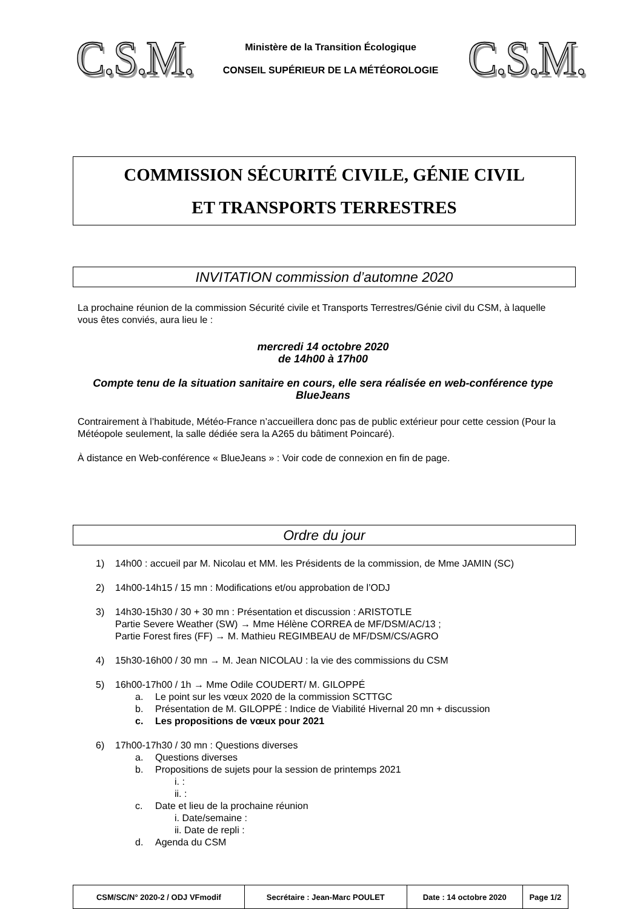C.S.M.
Ministère de la Transition Écologique
CONSEIL SUPÉRIEUR DE LA MÉTÉOROLOGIE
C.S.M.
COMMISSION SÉCURITÉ CIVILE, GÉNIE CIVIL
ET TRANSPORTS TERRESTRES
INVITATION commission d’automne 2020
La prochaine réunion de la commission Sécurité civile et Transports Terrestres/Génie civil du CSM, à laquelle vous êtes conviés, aura lieu le :
mercredi 14 octobre 2020
de 14h00 à 17h00
Compte tenu de la situation sanitaire en cours, elle sera réalisée en web-conférence type BlueJeans
Contrairement à l’habitude, Météo-France n’accueillera donc pas de public extérieur pour cette cession (Pour la Météopole seulement, la salle dédiée sera la A265 du bâtiment Poincaré).
À distance en Web-conférence « BlueJeans » : Voir code de connexion en fin de page.
Ordre du jour
1) 14h00 : accueil par M. Nicolau et MM. les Présidents de la commission, de Mme JAMIN (SC)
2) 14h00-14h15 / 15 mn : Modifications et/ou approbation de l’ODJ
3) 14h30-15h30 / 30 + 30 mn : Présentation et discussion : ARISTOTLE
Partie Severe Weather (SW) → Mme Hélène CORREA de MF/DSM/AC/13 ;
Partie Forest fires (FF) → M. Mathieu REGIMBEAU de MF/DSM/CS/AGRO
4) 15h30-16h00 / 30 mn → M. Jean NICOLAU : la vie des commissions du CSM
5) 16h00-17h00 / 1h → Mme Odile COUDERT/ M. GILOPPÉ
a. Le point sur les vœux 2020 de la commission SCTTGC
b. Présentation de M. GILOPPÉ : Indice de Viabilité Hivernal 20 mn + discussion
c. Les propositions de vœux pour 2021
6) 17h00-17h30 / 30 mn : Questions diverses
a. Questions diverses
b. Propositions de sujets pour la session de printemps 2021
i. :
ii. :
c. Date et lieu de la prochaine réunion
i. Date/semaine :
ii. Date de repli :
d. Agenda du CSM
| CSM/SC/N° 2020-2 / ODJ VFmodif | Secrétaire : Jean-Marc POULET | Date : 14 octobre 2020 | Page 1/2 |